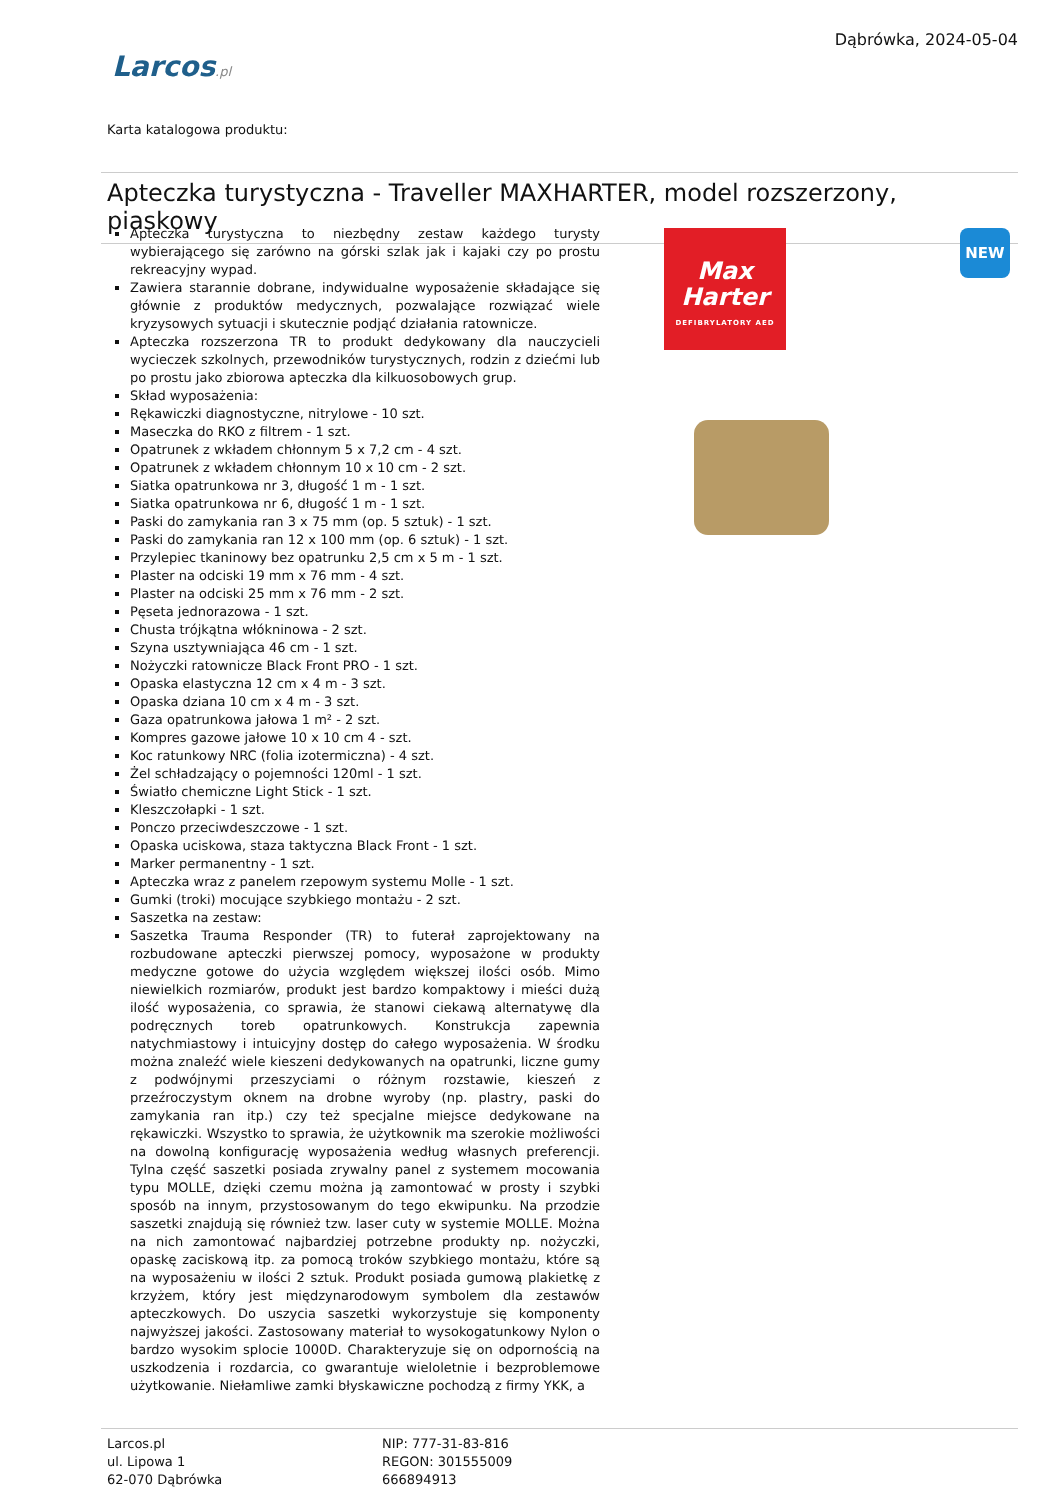Dąbrówka, 2024-05-04
Larcos.pl
Karta katalogowa produktu:
Apteczka turystyczna - Traveller MAXHARTER, model rozszerzony, piaskowy
Apteczka turystyczna to niezbędny zestaw każdego turysty wybierającego się zarówno na górski szlak jak i kajaki czy po prostu rekreacyjny wypad.
Zawiera starannie dobrane, indywidualne wyposażenie składające się głównie z produktów medycznych, pozwalające rozwiązać wiele kryzysowych sytuacji i skutecznie podjąć działania ratownicze.
Apteczka rozszerzona TR to produkt dedykowany dla nauczycieli wycieczek szkolnych, przewodników turystycznych, rodzin z dziećmi lub po prostu jako zbiorowa apteczka dla kilkuosobowych grup.
Skład wyposażenia:
Rękawiczki diagnostyczne, nitrylowe - 10 szt.
Maseczka do RKO z filtrem - 1 szt.
Opatrunek z wkładem chłonnym 5 x 7,2 cm - 4 szt.
Opatrunek z wkładem chłonnym 10 x 10 cm - 2 szt.
Siatka opatrunkowa nr 3, długość 1 m - 1 szt.
Siatka opatrunkowa nr 6, długość 1 m - 1 szt.
Paski do zamykania ran 3 x 75 mm (op. 5 sztuk) - 1 szt.
Paski do zamykania ran 12 x 100 mm (op. 6 sztuk) - 1 szt.
Przylepiec tkaninowy bez opatrunku 2,5 cm x 5 m - 1 szt.
Plaster na odciski 19 mm x 76 mm - 4 szt.
Plaster na odciski 25 mm x 76 mm - 2 szt.
Pęseta jednorazowa - 1 szt.
Chusta trójkątna włókninowa - 2 szt.
Szyna usztywniająca 46 cm - 1 szt.
Nożyczki ratownicze Black Front PRO - 1 szt.
Opaska elastyczna 12 cm x 4 m - 3 szt.
Opaska dziana 10 cm x 4 m - 3 szt.
Gaza opatrunkowa jałowa 1 m² - 2 szt.
Kompres gazowe jałowe 10 x 10 cm 4 - szt.
Koc ratunkowy NRC (folia izotermiczna) - 4 szt.
Żel schładzający o pojemności 120ml - 1 szt.
Światło chemiczne Light Stick - 1 szt.
Kleszczołapki - 1 szt.
Ponczo przeciwdeszczowe - 1 szt.
Opaska uciskowa, staza taktyczna Black Front - 1 szt.
Marker permanentny - 1 szt.
Apteczka wraz z panelem rzepowym systemu Molle - 1 szt.
Gumki (troki) mocujące szybkiego montażu - 2 szt.
Saszetka na zestaw:
Saszetka Trauma Responder (TR) to futerał zaprojektowany na rozbudowane apteczki pierwszej pomocy, wyposażone w produkty medyczne gotowe do użycia względem większej ilości osób. Mimo niewielkich rozmiarów, produkt jest bardzo kompaktowy i mieści dużą ilość wyposażenia, co sprawia, że stanowi ciekawą alternatywę dla podręcznych toreb opatrunkowych. Konstrukcja zapewnia natychmiastowy i intuicyjny dostęp do całego wyposażenia. W środku można znaleźć wiele kieszeni dedykowanych na opatrunki, liczne gumy z podwójnymi przeszyciami o różnym rozstawie, kieszeń z przeźroczystym oknem na drobne wyroby (np. plastry, paski do zamykania ran itp.) czy też specjalne miejsce dedykowane na rękawiczki. Wszystko to sprawia, że użytkownik ma szerokie możliwości na dowolną konfigurację wyposażenia według własnych preferencji. Tylna część saszetki posiada zrywalny panel z systemem mocowania typu MOLLE, dzięki czemu można ją zamontować w prosty i szybki sposób na innym, przystosowanym do tego ekwipunku. Na przodzie saszetki znajdują się również tzw. laser cuty w systemie MOLLE. Można na nich zamontować najbardziej potrzebne produkty np. nożyczki, opaskę zaciskową itp. za pomocą troków szybkiego montażu, które są na wyposażeniu w ilości 2 sztuk. Produkt posiada gumową plakietkę z krzyżem, który jest międzynarodowym symbolem dla zestawów apteczkowych. Do uszycia saszetki wykorzystuje się komponenty najwyższej jakości. Zastosowany materiał to wysokogatunkowy Nylon o bardzo wysokim splocie 1000D. Charakteryzuje się on odpornością na uszkodzenia i rozdarcia, co gwarantuje wieloletnie i bezproblemowe użytkowanie. Niełamliwe zamki błyskawiczne pochodzą z firmy YKK, a
Max
Harter
DEFIBRYLATORY AED
NEW
Larcos.pl
ul. Lipowa 1
62-070 Dąbrówka
NIP: 777-31-83-816
REGON: 301555009
666894913